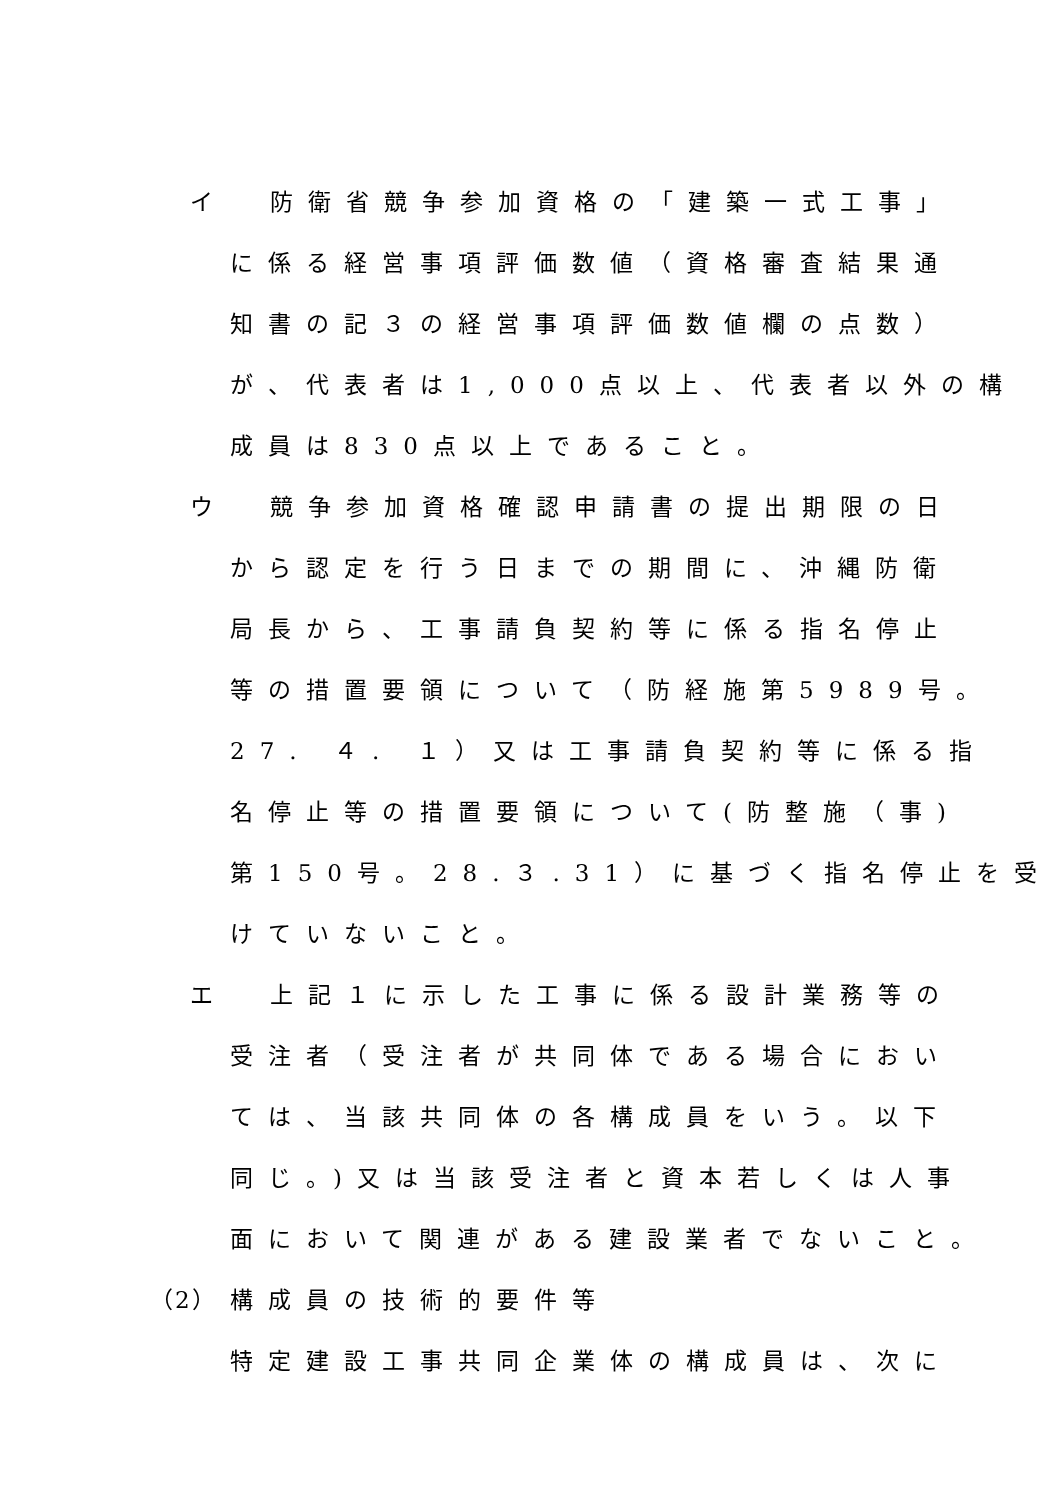イ 防衛省競争参加資格の「建築一式工事」
に係る経営事項評価数値（資格審査結果通
知書の記３の経営事項評価数値欄の点数）
が、代表者は1,000点以上、代表者以外の構
成員は830点以上であること。
ウ 競争参加資格確認申請書の提出期限の日
から認定を行う日までの期間に、沖縄防衛
局長から、工事請負契約等に係る指名停止
等の措置要領について（防経施第5989号。
27. ４. １）又は工事請負契約等に係る指
名停止等の措置要領について(防整施（事)
第150号。28.３.31）に基づく指名停止を受
けていないこと。
エ 上記１に示した工事に係る設計業務等の
受注者（受注者が共同体である場合におい
ては、当該共同体の各構成員をいう。以下
同じ。)又は当該受注者と資本若しくは人事
面において関連がある建設業者でないこと。
（2） 構成員の技術的要件等
特定建設工事共同企業体の構成員は、次に